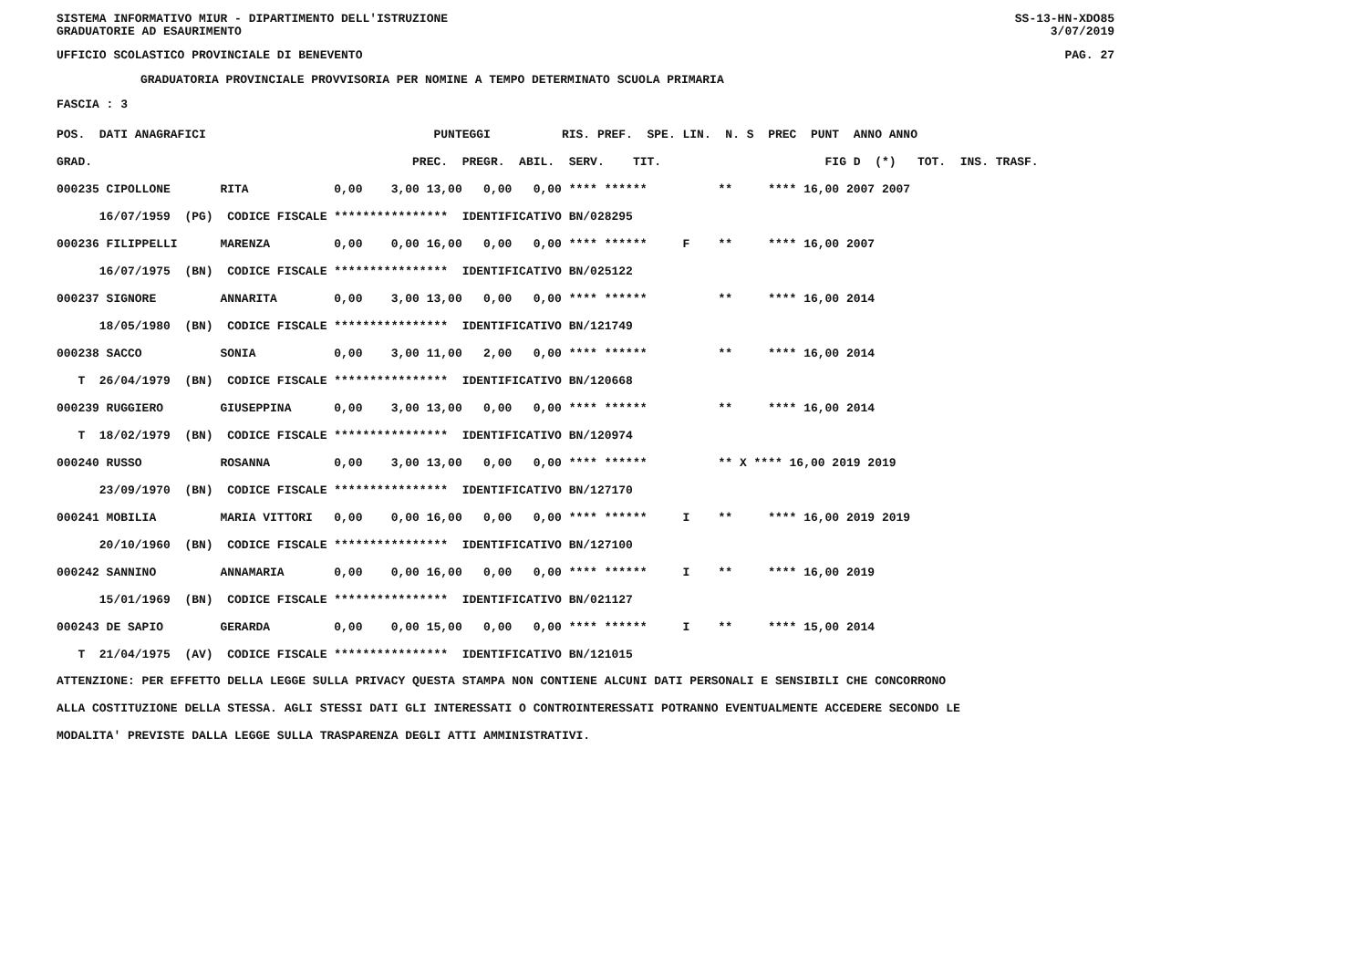SISTEMA INFORMATIVO MIUR - DIPARTIMENTO DELL'ISTRUZIONE
GRADUATORIE AD ESAURIMENTO SS-13-HN-XDO85
3/07/2019
UFFICIO SCOLASTICO PROVINCIALE DI BENEVENTO PAG. 27
GRADUATORIA PROVINCIALE PROVVISORIA PER NOMINE A TEMPO DETERMINATO SCUOLA PRIMARIA
FASCIA : 3
| POS. DATI ANAGRAFICI | | PUNTEGGI RIS. PREF. SPE. LIN. N. S PREC PUNT ANNO ANNO |
| --- | --- | --- |
| GRAD. | | PREC. PREGR. ABIL. SERV. TIT. FIG D (*) TOT. INS. TRASF. |
| 000235 CIPOLLONE | RITA | 0,00 3,00 13,00 0,00 0,00 **** ****** ** **** 16,00 2007 2007 |
| 16/07/1959 (PG) CODICE FISCALE **************** IDENTIFICATIVO BN/028295 | | |
| 000236 FILIPPELLI | MARENZA | 0,00 0,00 16,00 0,00 0,00 **** ****** F ** **** 16,00 2007 |
| 16/07/1975 (BN) CODICE FISCALE **************** IDENTIFICATIVO BN/025122 | | |
| 000237 SIGNORE | ANNARITA | 0,00 3,00 13,00 0,00 0,00 **** ****** ** **** 16,00 2014 |
| 18/05/1980 (BN) CODICE FISCALE **************** IDENTIFICATIVO BN/121749 | | |
| 000238 SACCO | SONIA | 0,00 3,00 11,00 2,00 0,00 **** ****** ** **** 16,00 2014 |
| T 26/04/1979 (BN) CODICE FISCALE **************** IDENTIFICATIVO BN/120668 | | |
| 000239 RUGGIERO | GIUSEPPINA | 0,00 3,00 13,00 0,00 0,00 **** ****** ** **** 16,00 2014 |
| T 18/02/1979 (BN) CODICE FISCALE **************** IDENTIFICATIVO BN/120974 | | |
| 000240 RUSSO | ROSANNA | 0,00 3,00 13,00 0,00 0,00 **** ****** ** X **** 16,00 2019 2019 |
| 23/09/1970 (BN) CODICE FISCALE **************** IDENTIFICATIVO BN/127170 | | |
| 000241 MOBILIA | MARIA VITTORI | 0,00 0,00 16,00 0,00 0,00 **** ****** I ** **** 16,00 2019 2019 |
| 20/10/1960 (BN) CODICE FISCALE **************** IDENTIFICATIVO BN/127100 | | |
| 000242 SANNINO | ANNAMARIA | 0,00 0,00 16,00 0,00 0,00 **** ****** I ** **** 16,00 2019 |
| 15/01/1969 (BN) CODICE FISCALE **************** IDENTIFICATIVO BN/021127 | | |
| 000243 DE SAPIO | GERARDA | 0,00 0,00 15,00 0,00 0,00 **** ****** I ** **** 15,00 2014 |
| T 21/04/1975 (AV) CODICE FISCALE **************** IDENTIFICATIVO BN/121015 | | |
ATTENZIONE: PER EFFETTO DELLA LEGGE SULLA PRIVACY QUESTA STAMPA NON CONTIENE ALCUNI DATI PERSONALI E SENSIBILI CHE CONCORRONO ALLA COSTITUZIONE DELLA STESSA. AGLI STESSI DATI GLI INTERESSATI O CONTROINTERESSATI POTRANNO EVENTUALMENTE ACCEDERE SECONDO LE MODALITA' PREVISTE DALLA LEGGE SULLA TRASPARENZA DEGLI ATTI AMMINISTRATIVI.